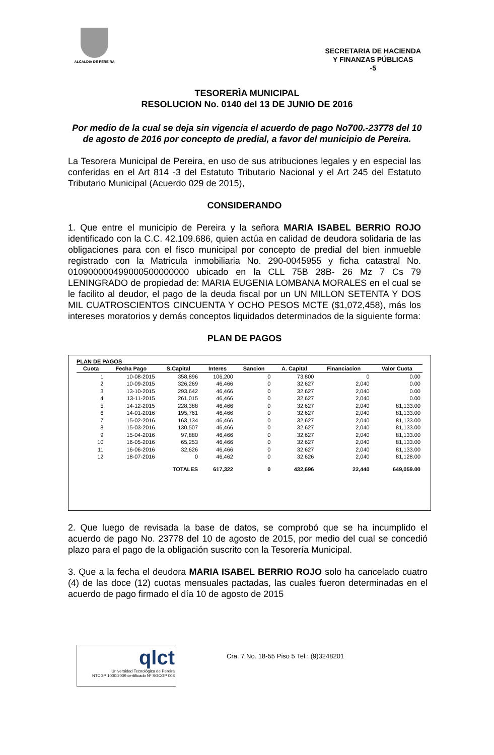ALCALDIA DE PEREIRA
SECRETARIA DE HACIENDA
Y FINANZAS PÚBLICAS
-5
TESORERÌA MUNICIPAL
RESOLUCION No. 0140 del 13 DE JUNIO DE 2016
Por medio de la cual se deja sin vigencia el acuerdo de pago No700.-23778 del 10 de agosto de 2016 por concepto de predial, a favor del municipio de Pereira.
La Tesorera Municipal de Pereira, en uso de sus atribuciones legales y en especial las conferidas en el Art 814 -3 del Estatuto Tributario Nacional y el Art 245 del Estatuto Tributario Municipal (Acuerdo 029 de 2015),
CONSIDERANDO
1. Que entre el municipio de Pereira y la señora MARIA ISABEL BERRIO ROJO identificado con la C.C. 42.109.686, quien actúa en calidad de deudora solidaria de las obligaciones para con el fisco municipal por concepto de predial del bien inmueble registrado con la Matricula inmobiliaria No. 290-0045955 y ficha catastral No. 010900000499000500000000 ubicado en la CLL 75B 28B- 26 Mz 7 Cs 79 LENINGRADO de propiedad de: MARIA EUGENIA LOMBANA MORALES en el cual se le facilito al deudor, el pago de la deuda fiscal por un UN MILLON SETENTA Y DOS MIL CUATROSCIENTOS CINCUENTA Y OCHO PESOS MCTE ($1,072,458), más los intereses moratorios y demás conceptos liquidados determinados de la siguiente forma:
PLAN DE PAGOS
PLAN DE PAGOS
| Cuota | Fecha Pago | S.Capital | Interes | Sancion | A. Capital | Financiacion | Valor Cuota |
| --- | --- | --- | --- | --- | --- | --- | --- |
| 1 | 10-08-2015 | 358,896 | 106,200 | 0 | 73,800 | 0 | 0.00 |
| 2 | 10-09-2015 | 326,269 | 46,466 | 0 | 32,627 | 2,040 | 0.00 |
| 3 | 13-10-2015 | 293,642 | 46,466 | 0 | 32,627 | 2,040 | 0.00 |
| 4 | 13-11-2015 | 261,015 | 46,466 | 0 | 32,627 | 2,040 | 0.00 |
| 5 | 14-12-2015 | 228,388 | 46,466 | 0 | 32,627 | 2,040 | 81,133.00 |
| 6 | 14-01-2016 | 195,761 | 46,466 | 0 | 32,627 | 2,040 | 81,133.00 |
| 7 | 15-02-2016 | 163,134 | 46,466 | 0 | 32,627 | 2,040 | 81,133.00 |
| 8 | 15-03-2016 | 130,507 | 46,466 | 0 | 32,627 | 2,040 | 81,133.00 |
| 9 | 15-04-2016 | 97,880 | 46,466 | 0 | 32,627 | 2,040 | 81,133.00 |
| 10 | 16-05-2016 | 65,253 | 46,466 | 0 | 32,627 | 2,040 | 81,133.00 |
| 11 | 16-06-2016 | 32,626 | 46,466 | 0 | 32,627 | 2,040 | 81,133.00 |
| 12 | 18-07-2016 | 0 | 46,462 | 0 | 32,626 | 2,040 | 81,128.00 |
| | | TOTALES | 617,322 | 0 | 432,696 | 22,440 | 649,059.00 |
2. Que luego de revisada la base de datos, se comprobó que se ha incumplido el acuerdo de pago No. 23778 del 10 de agosto de 2015, por medio del cual se concedió plazo para el pago de la obligación suscrito con la Tesorería Municipal.
3. Que a la fecha el deudora MARIA ISABEL BERRIO ROJO solo ha cancelado cuatro (4) de las doce (12) cuotas mensuales pactadas, las cuales fueron determinadas en el acuerdo de pago firmado el día 10 de agosto de 2015
qlct
Universidad Tecnológica de Pereira
NTCGP 1000:2009 certificado Nº SGCGP 008
Cra. 7 No. 18-55 Piso 5 Tel.: (9)3248201